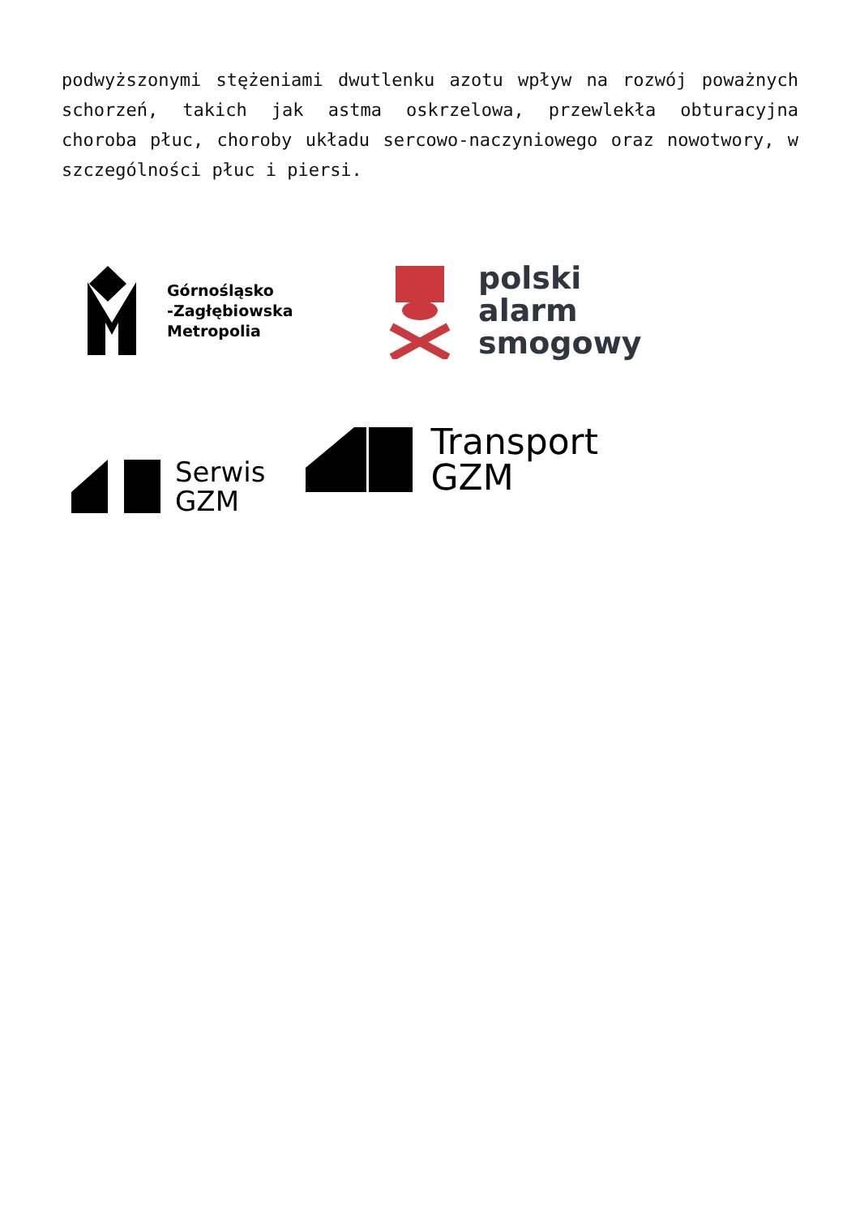podwyższonymi stężeniami dwutlenku azotu wpływ na rozwój poważnych schorzeń, takich jak astma oskrzelowa, przewlekła obturacyjna choroba płuc, choroby układu sercowo-naczyniowego oraz nowotwory, w szczególności płuc i piersi.
Górnośląsko
-Zagłębiowska
Metropolia
polski
alarm
smogowy
Serwis
GZM
Transport
GZM